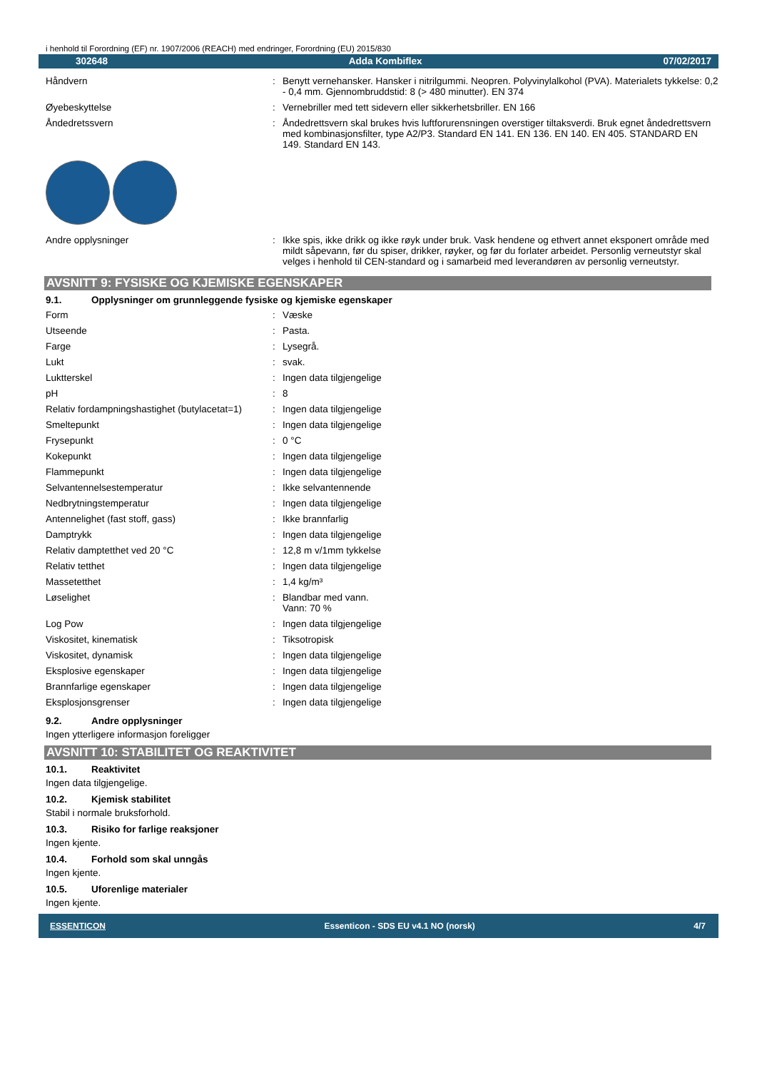i henhold til Forordning (EF) nr. 1907/2006 (REACH) med endringer, Forordning (EU) 2015/830
302648 Adda Kombiflex 07/02/2017
| Håndvern | : | Benytt vernehansker. Hansker i nitrilgummi. Neopren. Polyvinylalkohol (PVA). Materialets tykkelse: 0,2 - 0,4 mm. Gjennombruddstid: 8 (> 480 minutter). EN 374 |
| Øyebeskyttelse | : | Vernebriller med tett sidevern eller sikkerhetsbriller. EN 166 |
| Åndedretssvern | : | Åndedrettsvern skal brukes hvis luftforurensningen overstiger tiltaksverdi. Bruk egnet åndedrettsvern med kombinasjonsfilter, type A2/P3. Standard EN 141. EN 136. EN 140. EN 405. STANDARD EN 149. Standard EN 143. |
| Andre opplysninger | : | Ikke spis, ikke drikk og ikke røyk under bruk. Vask hendene og ethvert annet eksponert område med mildt såpevann, før du spiser, drikker, røyker, og før du forlater arbeidet. Personlig verneutstyr skal velges i henhold til CEN-standard og i samarbeid med leverandøren av personlig verneutstyr. |
AVSNITT 9: FYSISKE OG KJEMISKE EGENSKAPER
9.1. Opplysninger om grunnleggende fysiske og kjemiske egenskaper
| Form | : | Væske |
| Utseende | : | Pasta. |
| Farge | : | Lysegrå. |
| Lukt | : | svak. |
| Luktterskel | : | Ingen data tilgjengelige |
| pH | : | 8 |
| Relativ fordampningshastighet (butylacetat=1) | : | Ingen data tilgjengelige |
| Smeltepunkt | : | Ingen data tilgjengelige |
| Frysepunkt | : | 0 °C |
| Kokepunkt | : | Ingen data tilgjengelige |
| Flammepunkt | : | Ingen data tilgjengelige |
| Selvantennelsestemperatur | : | Ikke selvantennende |
| Nedbrytningstemperatur | : | Ingen data tilgjengelige |
| Antennelighet (fast stoff, gass) | : | Ikke brannfarlig |
| Damptrykk | : | Ingen data tilgjengelige |
| Relativ damptetthet ved 20 °C | : | 12,8 m v/1mm tykkelse |
| Relativ tetthet | : | Ingen data tilgjengelige |
| Massetetthet | : | 1,4 kg/m³ |
| Løselighet | : | Blandbar med vann. Vann: 70 % |
| Log Pow | : | Ingen data tilgjengelige |
| Viskositet, kinematisk | : | Tiksotropisk |
| Viskositet, dynamisk | : | Ingen data tilgjengelige |
| Eksplosive egenskaper | : | Ingen data tilgjengelige |
| Brannfarlige egenskaper | : | Ingen data tilgjengelige |
| Eksplosjonsgrenser | : | Ingen data tilgjengelige |
9.2. Andre opplysninger
Ingen ytterligere informasjon foreligger
AVSNITT 10: STABILITET OG REAKTIVITET
10.1. Reaktivitet
Ingen data tilgjengelige.
10.2. Kjemisk stabilitet
Stabil i normale bruksforhold.
10.3. Risiko for farlige reaksjoner
Ingen kjente.
10.4. Forhold som skal unngås
Ingen kjente.
10.5. Uforenlige materialer
Ingen kjente.
ESSENTICON Essenticon - SDS EU v4.1 NO (norsk) 4/7